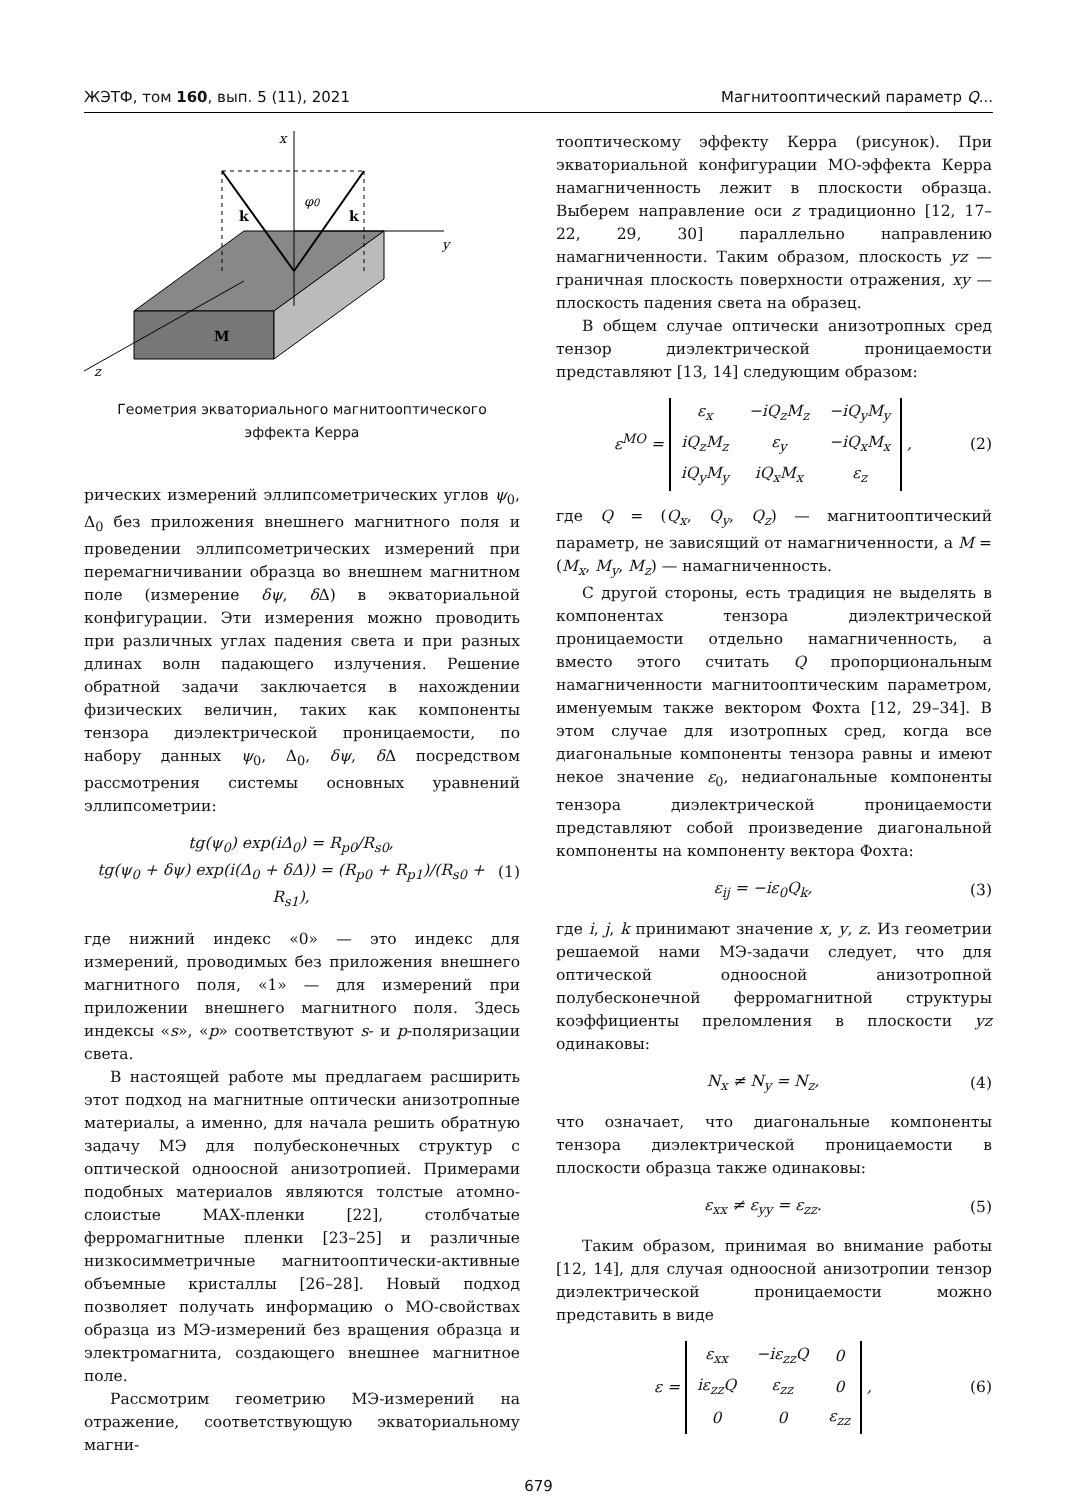ЖЭТФ, том 160, вып. 5 (11), 2021 Магнитооптический параметр Q...
x
y
z
k
k
φ0
M
Геометрия экваториального магнитооптического эффекта Керра
рических измерений эллипсометрических углов ψ<sub>0</sub>, Δ<sub>0</sub> без приложения внешнего магнитного поля и проведении эллипсометрических измерений при перемагничивании образца во внешнем магнитном поле (измерение δψ, δ Δ) в экваториальной конфигурации. Эти измерения можно проводить при различных углах падения света и при разных длинах волн падающего излучения. Решение обратной задачи заключается в нахождении физических величин, таких как компоненты тензора диэлектрической проницаемости, по набору данных ψ<sub>0</sub>, Δ<sub>0</sub>, δψ, δ Δ посредством рассмотрения системы основных уравнений эллипсометрии:
tg(ψ<sub>0</sub>) exp(i Δ<sub>0</sub>) = R<sub>p0</sub>/R<sub>s0</sub>,
tg(ψ<sub>0</sub> + δψ) exp(i(Δ<sub>0</sub> + δ Δ)) = (R<sub>p0</sub> + R<sub>p1</sub>)/(R<sub>s0</sub> + R<sub>s1</sub>),
(1)
где нижний индекс «0» — это индекс для измерений, проводимых без приложения внешнего магнитного поля, «1» — для измерений при приложении внешнего магнитного поля. Здесь индексы «s», «p» соответствуют s- и p-поляризации света.
В настоящей работе мы предлагаем расширить этот подход на магнитные оптически анизотропные материалы, а именно, для начала решить обратную задачу МЭ для полубесконечных структур с оптической одноосной анизотропией. Примерами подобных материалов являются толстые атомно-слоистые MAX-пленки [22], столбчатые ферромагнитные пленки [23–25] и различные низкосимметричные магнитооптически-активные объемные кристаллы [26–28]. Новый подход позволяет получать информацию о МО-свойствах образца из МЭ-измерений без вращения образца и электромагнита, создающего внешнее магнитное поле.
Рассмотрим геометрию МЭ-измерений на отражение, соответствующую экваториальному магни-
тооптическому эффекту Керра (рисунок). При экваториальной конфигурации МО-эффекта Керра намагниченность лежит в плоскости образца. Выберем направление оси z традиционно [12, 17–22, 29, 30] параллельно направлению намагниченности. Таким образом, плоскость yz — граничная плоскость поверхности отражения, xy — плоскость падения света на образец.
В общем случае оптически анизотропных сред тензор диэлектрической проницаемости представляют [13, 14] следующим образом:
ε<sup>MO</sup> =
| ε<sub>x</sub> | −iQ<sub>z</sub>M<sub>z</sub> | −iQ<sub>y</sub>M<sub>y</sub> |
| iQ<sub>z</sub>M<sub>z</sub> | ε<sub>y</sub> | −iQ<sub>x</sub>M<sub>x</sub> |
| iQ<sub>y</sub>M<sub>y</sub> | iQ<sub>x</sub>M<sub>x</sub> | ε<sub>z</sub> |
,
(2)
где Q = (Q<sub>x</sub>, Q<sub>y</sub>, Q<sub>z</sub>) — магнитооптический параметр, не зависящий от намагниченности, а M = (M<sub>x</sub>, M<sub>y</sub>, M<sub>z</sub>) — намагниченность.
С другой стороны, есть традиция не выделять в компонентах тензора диэлектрической проницаемости отдельно намагниченность, а вместо этого считать Q пропорциональным намагниченности магнитооптическим параметром, именуемым также вектором Фохта [12, 29–34]. В этом случае для изотропных сред, когда все диагональные компоненты тензора равны и имеют некое значение ε<sub>0</sub>, недиагональные компоненты тензора диэлектрической проницаемости представляют собой произведение диагональной компоненты на компоненту вектора Фохта:
ε<sub>ij</sub> = −iε<sub>0</sub>Q<sub>k</sub>, (3)
где i, j, k принимают значение x, y, z. Из геометрии решаемой нами МЭ-задачи следует, что для оптической одноосной анизотропной полубесконечной ферромагнитной структуры коэффициенты преломления в плоскости yz одинаковы:
N<sub>x</sub> ≠ N<sub>y</sub> = N<sub>z</sub>, (4)
что означает, что диагональные компоненты тензора диэлектрической проницаемости в плоскости образца также одинаковы:
ε<sub>xx</sub> ≠ ε<sub>yy</sub> = ε<sub>zz</sub>. (5)
Таким образом, принимая во внимание работы [12, 14], для случая одноосной анизотропии тензор диэлектрической проницаемости можно представить в виде
ε =
| ε<sub>xx</sub> | −iε<sub>zz</sub>Q | 0 |
| iε<sub>zz</sub>Q | ε<sub>zz</sub> | 0 |
| 0 | 0 | ε<sub>zz</sub> |
,
(6)
679